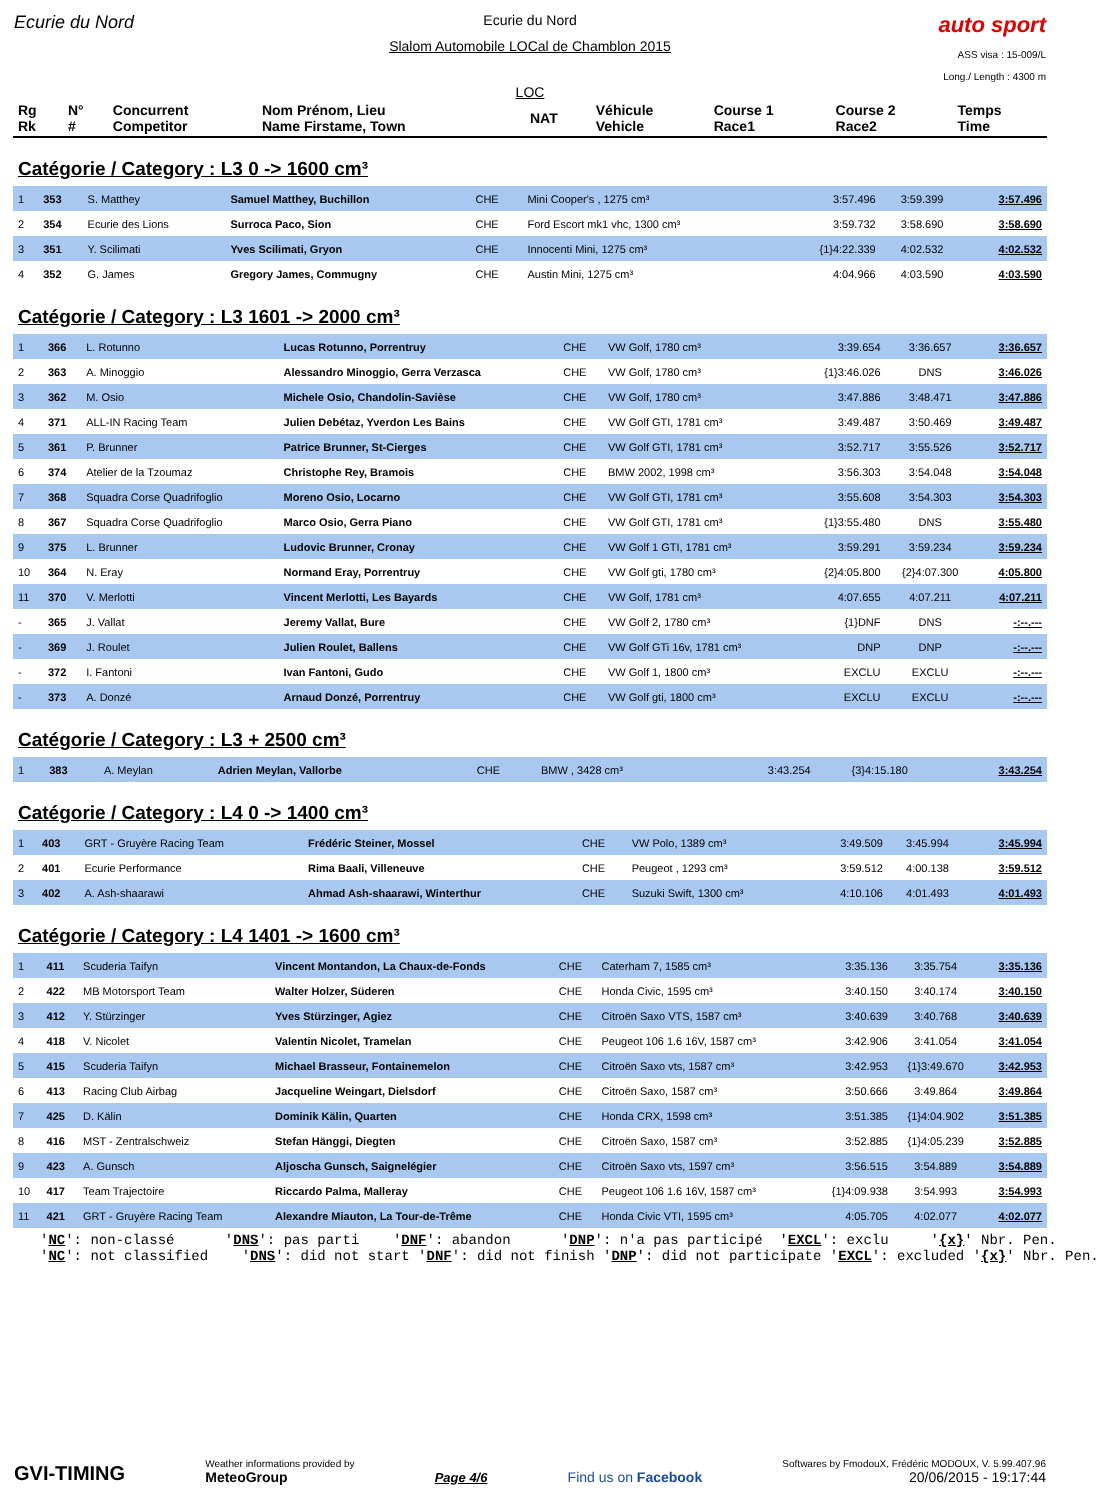Ecurie du Nord
Ecurie du Nord
Slalom Automobile LOCal de Chamblon 2015
LOC
auto sport
ASS visa : 15-009/L
Long./ Length : 4300 m
| Rg Rk | N° # | Concurrent Competitor | Nom Prénom, Lieu Name Firstame, Town | NAT | Véhicule Vehicle | Course 1 Race1 | Course 2 Race2 | Temps Time |
| --- | --- | --- | --- | --- | --- | --- | --- | --- |
Catégorie / Category : L3 0 -> 1600 cm³
| 1 | 353 | S. Matthey | Samuel Matthey, Buchillon | CHE | Mini Cooper's , 1275 cm³ | 3:57.496 | 3:59.399 | 3:57.496 |
| 2 | 354 | Ecurie des Lions | Surroca Paco, Sion | CHE | Ford Escort mk1 vhc, 1300 cm³ | 3:59.732 | 3:58.690 | 3:58.690 |
| 3 | 351 | Y. Scilimati | Yves Scilimati, Gryon | CHE | Innocenti Mini, 1275 cm³ | {1}4:22.339 | 4:02.532 | 4:02.532 |
| 4 | 352 | G. James | Gregory James, Commugny | CHE | Austin Mini, 1275 cm³ | 4:04.966 | 4:03.590 | 4:03.590 |
Catégorie / Category : L3 1601 -> 2000 cm³
| 1 | 366 | L. Rotunno | Lucas Rotunno, Porrentruy | CHE | VW Golf, 1780 cm³ | 3:39.654 | 3:36.657 | 3:36.657 |
| 2 | 363 | A. Minoggio | Alessandro Minoggio, Gerra Verzasca | CHE | VW Golf, 1780 cm³ | {1}3:46.026 | DNS | 3:46.026 |
| 3 | 362 | M. Osio | Michele Osio, Chandolin-Savièse | CHE | VW Golf, 1780 cm³ | 3:47.886 | 3:48.471 | 3:47.886 |
| 4 | 371 | ALL-IN Racing Team | Julien Debétaz, Yverdon Les Bains | CHE | VW Golf GTI, 1781 cm³ | 3:49.487 | 3:50.469 | 3:49.487 |
| 5 | 361 | P. Brunner | Patrice Brunner, St-Cierges | CHE | VW Golf GTI, 1781 cm³ | 3:52.717 | 3:55.526 | 3:52.717 |
| 6 | 374 | Atelier de la Tzoumaz | Christophe Rey, Bramois | CHE | BMW 2002, 1998 cm³ | 3:56.303 | 3:54.048 | 3:54.048 |
| 7 | 368 | Squadra Corse Quadrifoglio | Moreno Osio, Locarno | CHE | VW Golf GTI, 1781 cm³ | 3:55.608 | 3:54.303 | 3:54.303 |
| 8 | 367 | Squadra Corse Quadrifoglio | Marco Osio, Gerra Piano | CHE | VW Golf GTI, 1781 cm³ | {1}3:55.480 | DNS | 3:55.480 |
| 9 | 375 | L. Brunner | Ludovic Brunner, Cronay | CHE | VW Golf 1 GTI, 1781 cm³ | 3:59.291 | 3:59.234 | 3:59.234 |
| 10 | 364 | N. Eray | Normand Eray, Porrentruy | CHE | VW Golf gti, 1780 cm³ | {2}4:05.800 | {2}4:07.300 | 4:05.800 |
| 11 | 370 | V. Merlotti | Vincent Merlotti, Les Bayards | CHE | VW Golf, 1781 cm³ | 4:07.655 | 4:07.211 | 4:07.211 |
| - | 365 | J. Vallat | Jeremy Vallat, Bure | CHE | VW Golf 2, 1780 cm³ | {1}DNF | DNS | -:--.--- |
| - | 369 | J. Roulet | Julien Roulet, Ballens | CHE | VW Golf GTi 16v, 1781 cm³ | DNP | DNP | -:--.--- |
| - | 372 | I. Fantoni | Ivan Fantoni, Gudo | CHE | VW Golf 1, 1800 cm³ | EXCLU | EXCLU | -:--.--- |
| - | 373 | A. Donzé | Arnaud Donzé, Porrentruy | CHE | VW Golf gti, 1800 cm³ | EXCLU | EXCLU | -:--.--- |
Catégorie / Category : L3 + 2500 cm³
| 1 | 383 | A. Meylan | Adrien Meylan, Vallorbe | CHE | BMW , 3428 cm³ | 3:43.254 | {3}4:15.180 | 3:43.254 |
Catégorie / Category : L4 0 -> 1400 cm³
| 1 | 403 | GRT - Gruyère Racing Team | Frédéric Steiner, Mossel | CHE | VW Polo, 1389 cm³ | 3:49.509 | 3:45.994 | 3:45.994 |
| 2 | 401 | Ecurie Performance | Rima Baali, Villeneuve | CHE | Peugeot , 1293 cm³ | 3:59.512 | 4:00.138 | 3:59.512 |
| 3 | 402 | A. Ash-shaarawi | Ahmad Ash-shaarawi, Winterthur | CHE | Suzuki Swift, 1300 cm³ | 4:10.106 | 4:01.493 | 4:01.493 |
Catégorie / Category : L4 1401 -> 1600 cm³
| 1 | 411 | Scuderia Taifyn | Vincent Montandon, La Chaux-de-Fonds | CHE | Caterham 7, 1585 cm³ | 3:35.136 | 3:35.754 | 3:35.136 |
| 2 | 422 | MB Motorsport Team | Walter Holzer, Süderen | CHE | Honda Civic, 1595 cm³ | 3:40.150 | 3:40.174 | 3:40.150 |
| 3 | 412 | Y. Stürzinger | Yves Stürzinger, Agiez | CHE | Citroën Saxo VTS, 1587 cm³ | 3:40.639 | 3:40.768 | 3:40.639 |
| 4 | 418 | V. Nicolet | Valentin Nicolet, Tramelan | CHE | Peugeot 106 1.6 16V, 1587 cm³ | 3:42.906 | 3:41.054 | 3:41.054 |
| 5 | 415 | Scuderia Taifyn | Michael Brasseur, Fontainemelon | CHE | Citroën Saxo vts, 1587 cm³ | 3:42.953 | {1}3:49.670 | 3:42.953 |
| 6 | 413 | Racing Club Airbag | Jacqueline Weingart, Dielsdorf | CHE | Citroën Saxo, 1587 cm³ | 3:50.666 | 3:49.864 | 3:49.864 |
| 7 | 425 | D. Kälin | Dominik Kälin, Quarten | CHE | Honda CRX, 1598 cm³ | 3:51.385 | {1}4:04.902 | 3:51.385 |
| 8 | 416 | MST - Zentralschweiz | Stefan Hänggi, Diegten | CHE | Citroën Saxo, 1587 cm³ | 3:52.885 | {1}4:05.239 | 3:52.885 |
| 9 | 423 | A. Gunsch | Aljoscha Gunsch, Saignelégier | CHE | Citroën Saxo vts, 1597 cm³ | 3:56.515 | 3:54.889 | 3:54.889 |
| 10 | 417 | Team Trajectoire | Riccardo Palma, Malleray | CHE | Peugeot 106 1.6 16V, 1587 cm³ | {1}4:09.938 | 3:54.993 | 3:54.993 |
| 11 | 421 | GRT - Gruyère Racing Team | Alexandre Miauton, La Tour-de-Trême | CHE | Honda Civic VTI, 1595 cm³ | 4:05.705 | 4:02.077 | 4:02.077 |
'NC': non-classé 'DNS': pas parti 'DNF': abandon 'DNP': n'a pas participé 'EXCL': exclu '{x}' Nbr. Pen. 'NC': not classified 'DNS': did not start 'DNF': did not finish 'DNP': did not participate 'EXCL': excluded '{x}' Nbr. Pen.
GVI-TIMING
Weather informations provided by
MeteoGroup
Page 4/6
Find us on Facebook
Softwares by FmodouX, Frédéric MODOUX, V. 5.99.407.96
20/06/2015 - 19:17:44